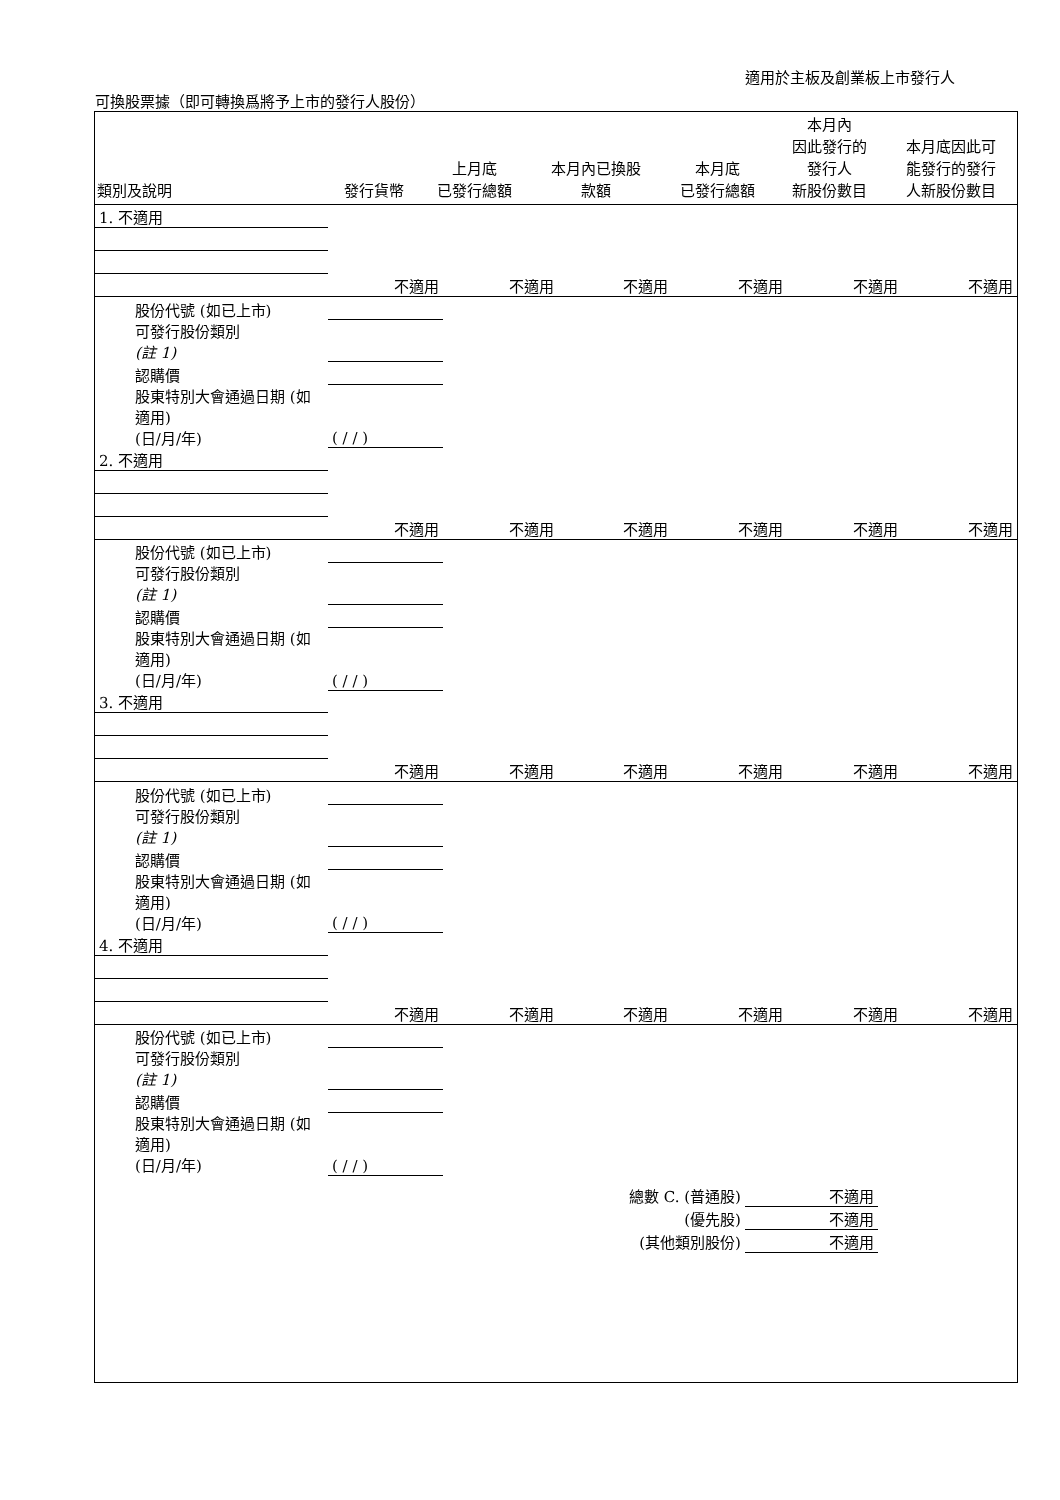適用於主板及創業板上市發行人
可換股票據（即可轉換爲將予上市的發行人股份）
| 類別及說明 | 發行貨幣 | 上月底 已發行總額 | 本月內已換股 款額 | 本月底 已發行總額 | 本月內 因此發行的 發行人 新股份數目 | 本月底因此可 能發行的發行 人新股份數目 |
| --- | --- | --- | --- | --- | --- | --- |
| 1. 不適用 | | | | | | |
| | 不適用 | 不適用 | 不適用 | 不適用 | 不適用 | 不適用 |
| 股份代號 (如已上市) | | | | | | |
| 可發行股份類別 (註 1) | | | | | | |
| 認購價 | | | | | | |
| 股東特別大會通過日期 (如適用) (日/月/年) | ( / / ) | | | | | |
| 2. 不適用 | | | | | | |
| | 不適用 | 不適用 | 不適用 | 不適用 | 不適用 | 不適用 |
| 股份代號 (如已上市) | | | | | | |
| 可發行股份類別 (註 1) | | | | | | |
| 認購價 | | | | | | |
| 股東特別大會通過日期 (如適用) (日/月/年) | ( / / ) | | | | | |
| 3. 不適用 | | | | | | |
| | 不適用 | 不適用 | 不適用 | 不適用 | 不適用 | 不適用 |
| 股份代號 (如已上市) | | | | | | |
| 可發行股份類別 (註 1) | | | | | | |
| 認購價 | | | | | | |
| 股東特別大會通過日期 (如適用) (日/月/年) | ( / / ) | | | | | |
| 4. 不適用 | | | | | | |
| | 不適用 | 不適用 | 不適用 | 不適用 | 不適用 | 不適用 |
| 股份代號 (如已上市) | | | | | | |
| 可發行股份類別 (註 1) | | | | | | |
| 認購價 | | | | | | |
| 股東特別大會通過日期 (如適用) (日/月/年) | ( / / ) | | | | | |
| 總數 C. (普通股) | 不適用 |
| (優先股) | 不適用 |
| (其他類別股份) | 不適用 |